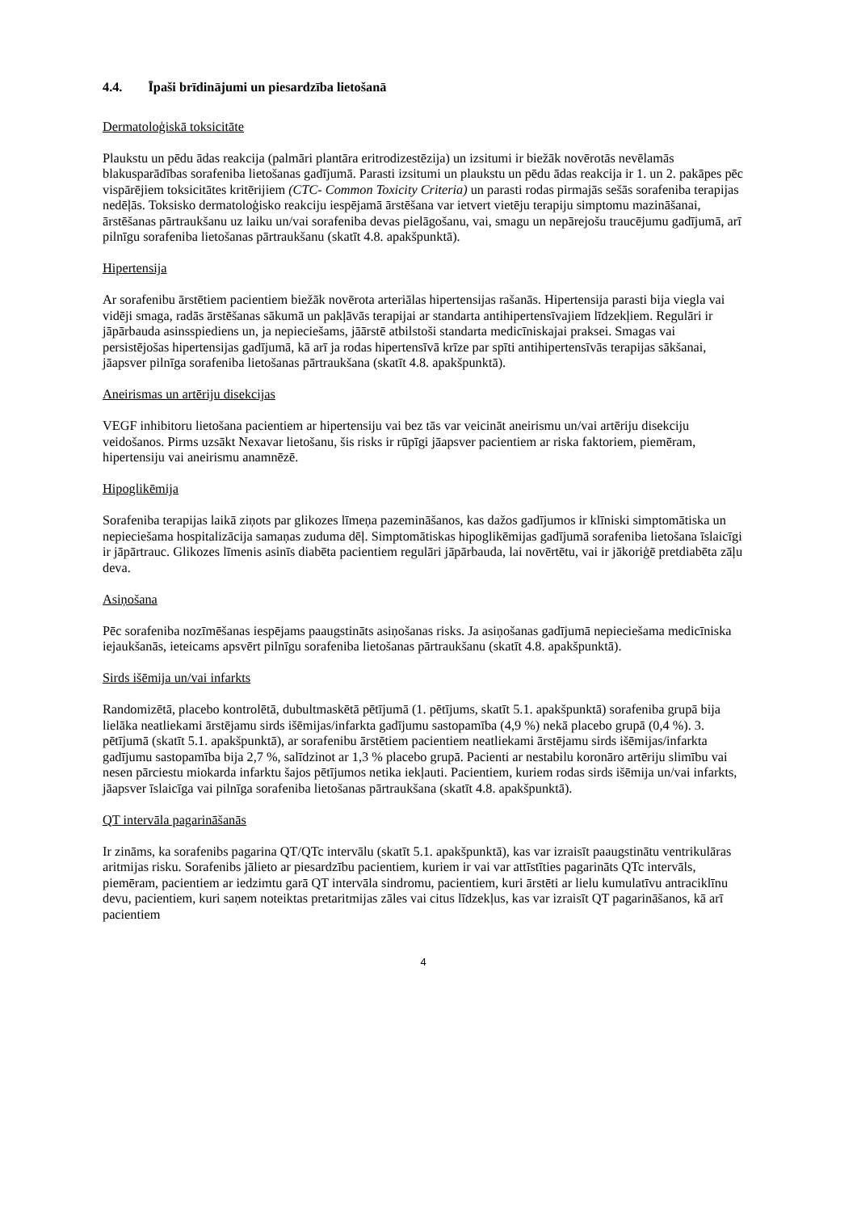4.4. Īpaši brīdinājumi un piesardzība lietošanā
Dermatoloģiskā toksicitāte
Plaukstu un pēdu ādas reakcija (palmāri plantāra eritrodizestēzija) un izsitumi ir biežāk novērotās nevēlamās blakusparādības sorafeniba lietošanas gadījumā. Parasti izsitumi un plaukstu un pēdu ādas reakcija ir 1. un 2. pakāpes pēc vispārējiem toksicitātes kritērijiem (CTC- Common Toxicity Criteria) un parasti rodas pirmajās sešās sorafeniba terapijas nedēļās. Toksisko dermatoloģisko reakciju iespējamā ārstēšana var ietvert vietēju terapiju simptomu mazināšanai, ārstēšanas pārtraukšanu uz laiku un/vai sorafeniba devas pielāgošanu, vai, smagu un nepārejošu traucējumu gadījumā, arī pilnīgu sorafeniba lietošanas pārtraukšanu (skatīt 4.8. apakšpunktā).
Hipertensija
Ar sorafenibu ārstētiem pacientiem biežāk novērota arteriālas hipertensijas rašanās. Hipertensija parasti bija viegla vai vidēji smaga, radās ārstēšanas sākumā un pakļāvās terapijai ar standarta antihipertensīvajiem līdzekļiem. Regulāri ir jāpārbauda asinsspiediens un, ja nepieciešams, jāārstē atbilstoši standarta medicīniskajai praksei. Smagas vai persistējošas hipertensijas gadījumā, kā arī ja rodas hipertensīvā krīze par spīti antihipertensīvās terapijas sākšanai, jāapsver pilnīga sorafeniba lietošanas pārtraukšana (skatīt 4.8. apakšpunktā).
Aneirismas un artēriju disekcijas
VEGF inhibitoru lietošana pacientiem ar hipertensiju vai bez tās var veicināt aneirismu un/vai artēriju disekciju veidošanos. Pirms uzsākt Nexavar lietošanu, šis risks ir rūpīgi jāapsver pacientiem ar riska faktoriem, piemēram, hipertensiju vai aneirismu anamnēzē.
Hipoglikēmija
Sorafeniba terapijas laikā ziņots par glikozes līmeņa pazemināšanos, kas dažos gadījumos ir klīniski simptomātiska un nepieciešama hospitalizācija samaņas zuduma dēļ. Simptomātiskas hipoglikēmijas gadījumā sorafeniba lietošana īslaicīgi ir jāpārtrauc. Glikozes līmenis asinīs diabēta pacientiem regulāri jāpārbauda, lai novērtētu, vai ir jākoriģē pretdiabēta zāļu deva.
Asiņošana
Pēc sorafeniba nozīmēšanas iespējams paaugstināts asiņošanas risks. Ja asiņošanas gadījumā nepieciešama medicīniska iejaukšanās, ieteicams apsvērt pilnīgu sorafeniba lietošanas pārtraukšanu (skatīt 4.8. apakšpunktā).
Sirds išēmija un/vai infarkts
Randomizētā, placebo kontrolētā, dubultmaskētā pētījumā (1. pētījums, skatīt 5.1. apakšpunktā) sorafeniba grupā bija lielāka neatliekami ārstējamu sirds išēmijas/infarkta gadījumu sastopamība (4,9 %) nekā placebo grupā (0,4 %). 3. pētījumā (skatīt 5.1. apakšpunktā), ar sorafenibu ārstētiem pacientiem neatliekami ārstējamu sirds išēmijas/infarkta gadījumu sastopamība bija 2,7 %, salīdzinot ar 1,3 % placebo grupā. Pacienti ar nestabilu koronāro artēriju slimību vai nesen pārciestu miokarda infarktu šajos pētījumos netika iekļauti. Pacientiem, kuriem rodas sirds išēmija un/vai infarkts, jāapsver īslaicīga vai pilnīga sorafeniba lietošanas pārtraukšana (skatīt 4.8. apakšpunktā).
QT intervāla pagarināšanās
Ir zināms, ka sorafenibs pagarina QT/QTc intervālu (skatīt 5.1. apakšpunktā), kas var izraisīt paaugstinātu ventrikulāras aritmijas risku. Sorafenibs jālieto ar piesardzību pacientiem, kuriem ir vai var attīstīties pagarināts QTc intervāls, piemēram, pacientiem ar iedzimtu garā QT intervāla sindromu, pacientiem, kuri ārstēti ar lielu kumulatīvu antraciklīnu devu, pacientiem, kuri saņem noteiktas pretaritmijas zāles vai citus līdzekļus, kas var izraisīt QT pagarināšanos, kā arī pacientiem
4